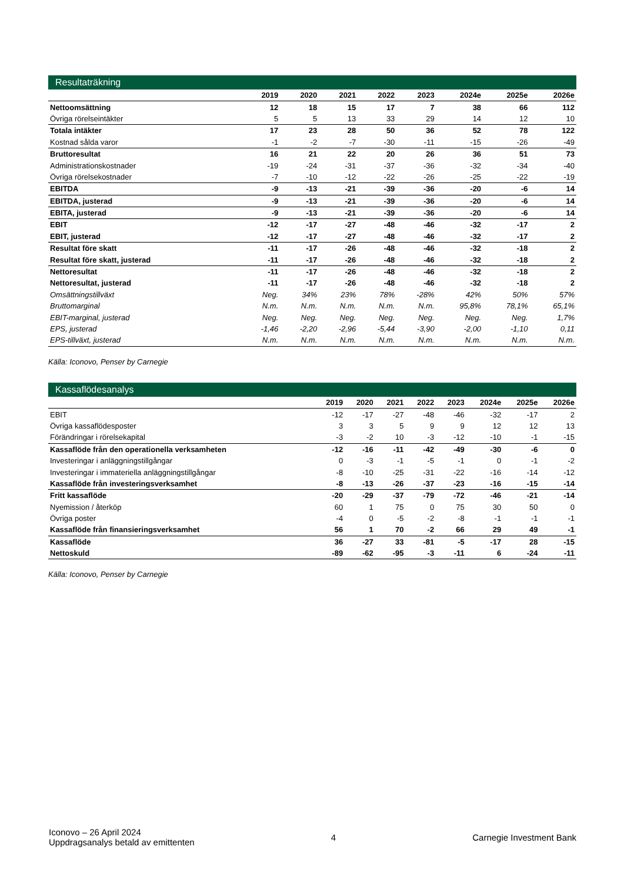Resultaträkning
| | 2019 | 2020 | 2021 | 2022 | 2023 | 2024e | 2025e | 2026e |
| --- | --- | --- | --- | --- | --- | --- | --- | --- |
| Nettoomsättning | 12 | 18 | 15 | 17 | 7 | 38 | 66 | 112 |
| Övriga rörelseintäkter | 5 | 5 | 13 | 33 | 29 | 14 | 12 | 10 |
| Totala intäkter | 17 | 23 | 28 | 50 | 36 | 52 | 78 | 122 |
| Kostnad sålda varor | -1 | -2 | -7 | -30 | -11 | -15 | -26 | -49 |
| Bruttoresultat | 16 | 21 | 22 | 20 | 26 | 36 | 51 | 73 |
| Administrationskostnader | -19 | -24 | -31 | -37 | -36 | -32 | -34 | -40 |
| Övriga rörelsekostnader | -7 | -10 | -12 | -22 | -26 | -25 | -22 | -19 |
| EBITDA | -9 | -13 | -21 | -39 | -36 | -20 | -6 | 14 |
| EBITDA, justerad | -9 | -13 | -21 | -39 | -36 | -20 | -6 | 14 |
| EBITA, justerad | -9 | -13 | -21 | -39 | -36 | -20 | -6 | 14 |
| EBIT | -12 | -17 | -27 | -48 | -46 | -32 | -17 | 2 |
| EBIT, justerad | -12 | -17 | -27 | -48 | -46 | -32 | -17 | 2 |
| Resultat före skatt | -11 | -17 | -26 | -48 | -46 | -32 | -18 | 2 |
| Resultat före skatt, justerad | -11 | -17 | -26 | -48 | -46 | -32 | -18 | 2 |
| Nettoresultat | -11 | -17 | -26 | -48 | -46 | -32 | -18 | 2 |
| Nettoresultat, justerad | -11 | -17 | -26 | -48 | -46 | -32 | -18 | 2 |
| Omsättningstillväxt | Neg. | 34% | 23% | 78% | -28% | 42% | 50% | 57% |
| Bruttomarginal | N.m. | N.m. | N.m. | N.m. | N.m. | 95,8% | 78,1% | 65,1% |
| EBIT-marginal, justerad | Neg. | Neg. | Neg. | Neg. | Neg. | Neg. | Neg. | 1,7% |
| EPS, justerad | -1,46 | -2,20 | -2,96 | -5,44 | -3,90 | -2,00 | -1,10 | 0,11 |
| EPS-tillväxt, justerad | N.m. | N.m. | N.m. | N.m. | N.m. | N.m. | N.m. | N.m. |
Källa: Iconovo, Penser by Carnegie
Kassaflödesanalys
| | 2019 | 2020 | 2021 | 2022 | 2023 | 2024e | 2025e | 2026e |
| --- | --- | --- | --- | --- | --- | --- | --- | --- |
| EBIT | -12 | -17 | -27 | -48 | -46 | -32 | -17 | 2 |
| Övriga kassaflödesposter | 3 | 3 | 5 | 9 | 9 | 12 | 12 | 13 |
| Förändringar i rörelsekapital | -3 | -2 | 10 | -3 | -12 | -10 | -1 | -15 |
| Kassaflöde från den operationella verksamheten | -12 | -16 | -11 | -42 | -49 | -30 | -6 | 0 |
| Investeringar i anläggningstillgångar | 0 | -3 | -1 | -5 | -1 | 0 | -1 | -2 |
| Investeringar i immateriella anläggningstillgångar | -8 | -10 | -25 | -31 | -22 | -16 | -14 | -12 |
| Kassaflöde från investeringsverksamhet | -8 | -13 | -26 | -37 | -23 | -16 | -15 | -14 |
| Fritt kassaflöde | -20 | -29 | -37 | -79 | -72 | -46 | -21 | -14 |
| Nyemission / återköp | 60 | 1 | 75 | 0 | 75 | 30 | 50 | 0 |
| Övriga poster | -4 | 0 | -5 | -2 | -8 | -1 | -1 | -1 |
| Kassaflöde från finansieringsverksamhet | 56 | 1 | 70 | -2 | 66 | 29 | 49 | -1 |
| Kassaflöde | 36 | -27 | 33 | -81 | -5 | -17 | 28 | -15 |
| Nettoskuld | -89 | -62 | -95 | -3 | -11 | 6 | -24 | -11 |
Källa: Iconovo, Penser by Carnegie
Iconovo – 26 April 2024
Uppdragsanalys betald av emittenten
4 Carnegie Investment Bank